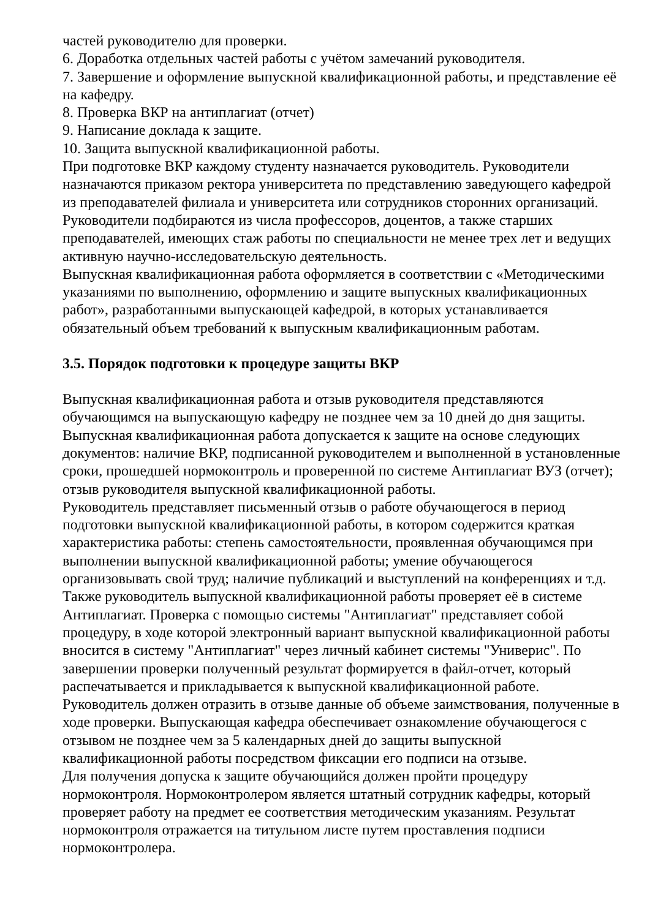частей руководителю для проверки.
6. Доработка отдельных частей работы с учётом замечаний руководителя.
7. Завершение и оформление выпускной квалификационной работы, и представление её на кафедру.
8. Проверка ВКР на антиплагиат (отчет)
9. Написание доклада к защите.
10. Защита выпускной квалификационной работы.
При подготовке ВКР каждому студенту назначается руководитель. Руководители назначаются приказом ректора университета по представлению заведующего кафедрой из преподавателей филиала и университета или сотрудников сторонних организаций. Руководители подбираются из числа профессоров, доцентов, а также старших преподавателей, имеющих стаж работы по специальности не менее трех лет и ведущих активную научно-исследовательскую деятельность.
Выпускная квалификационная работа оформляется в соответствии с «Методическими указаниями по выполнению, оформлению и защите выпускных квалификационных работ», разработанными выпускающей кафедрой, в которых устанавливается обязательный объем требований к выпускным квалификационным работам.
3.5. Порядок подготовки к процедуре защиты ВКР
Выпускная квалификационная работа и отзыв руководителя представляются обучающимся на выпускающую кафедру не позднее чем за 10 дней до дня защиты. Выпускная квалификационная работа допускается к защите на основе следующих документов: наличие ВКР, подписанной руководителем и выполненной в установленные сроки, прошедшей нормоконтроль и проверенной по системе Антиплагиат ВУЗ (отчет); отзыв руководителя выпускной квалификационной работы.
Руководитель представляет письменный отзыв о работе обучающегося в период подготовки выпускной квалификационной работы, в котором содержится краткая характеристика работы: степень самостоятельности, проявленная обучающимся при выполнении выпускной квалификационной работы; умение обучающегося организовывать свой труд; наличие публикаций и выступлений на конференциях и т.д. Также руководитель выпускной квалификационной работы проверяет её в системе Антиплагиат. Проверка с помощью системы "Антиплагиат" представляет собой процедуру, в ходе которой электронный вариант выпускной квалификационной работы вносится в систему "Антиплагиат" через личный кабинет системы "Универис". По завершении проверки полученный результат формируется в файл-отчет, который распечатывается и прикладывается к выпускной квалификационной работе. Руководитель должен отразить в отзыве данные об объеме заимствования, полученные в ходе проверки. Выпускающая кафедра обеспечивает ознакомление обучающегося с отзывом не позднее чем за 5 календарных дней до защиты выпускной квалификационной работы посредством фиксации его подписи на отзыве.
Для получения допуска к защите обучающийся должен пройти процедуру нормоконтроля. Нормоконтролером является штатный сотрудник кафедры, который проверяет работу на предмет ее соответствия методическим указаниям. Результат нормоконтроля отражается на титульном листе путем проставления подписи нормоконтролера.